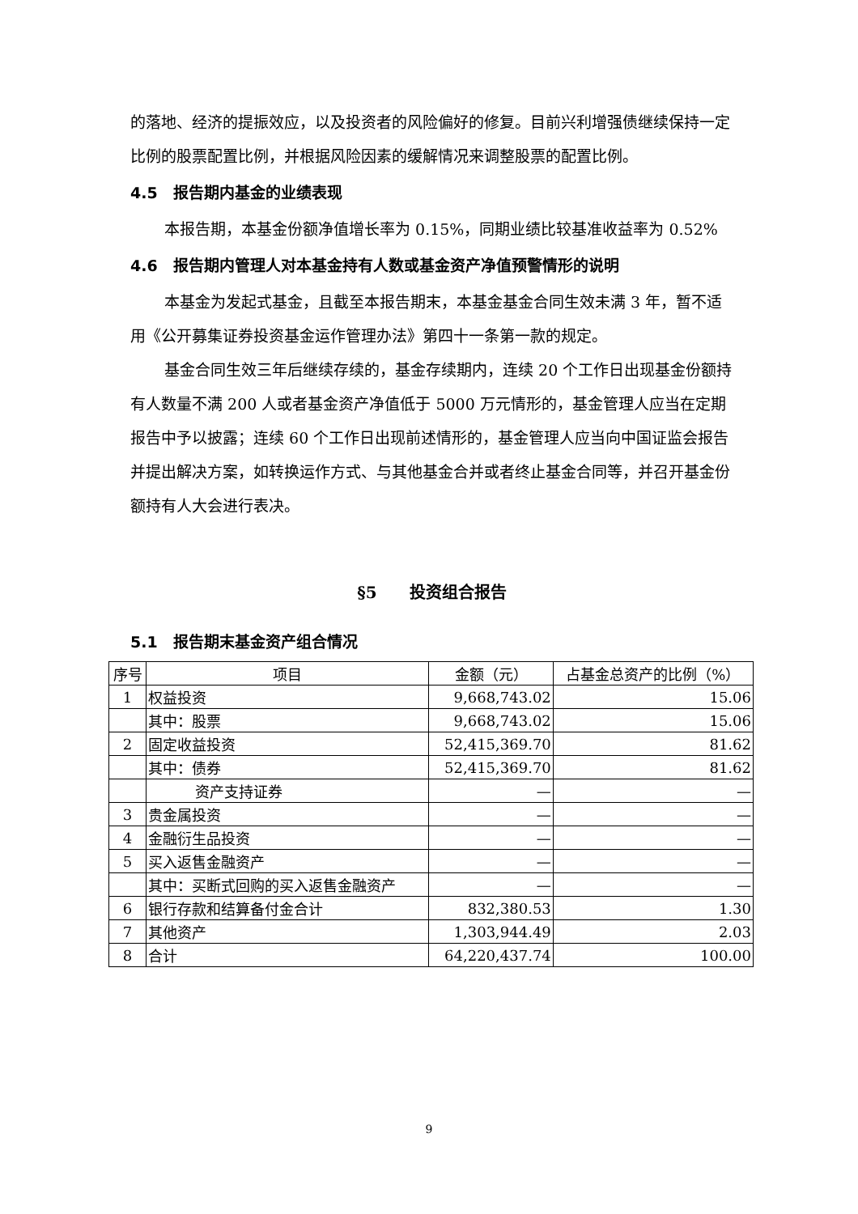的落地、经济的提振效应，以及投资者的风险偏好的修复。目前兴利增强债继续保持一定比例的股票配置比例，并根据风险因素的缓解情况来调整股票的配置比例。
4.5　报告期内基金的业绩表现
本报告期，本基金份额净值增长率为 0.15%，同期业绩比较基准收益率为 0.52%
4.6　报告期内管理人对本基金持有人数或基金资产净值预警情形的说明
本基金为发起式基金，且截至本报告期末，本基金基金合同生效未满 3 年，暂不适用《公开募集证券投资基金运作管理办法》第四十一条第一款的规定。
基金合同生效三年后继续存续的，基金存续期内，连续 20 个工作日出现基金份额持有人数量不满 200 人或者基金资产净值低于 5000 万元情形的，基金管理人应当在定期报告中予以披露；连续 60 个工作日出现前述情形的，基金管理人应当向中国证监会报告并提出解决方案，如转换运作方式、与其他基金合并或者终止基金合同等，并召开基金份额持有人大会进行表决。
§5　　投资组合报告
5.1　报告期末基金资产组合情况
| 序号 | 项目 | 金额（元） | 占基金总资产的比例（%） |
| --- | --- | --- | --- |
| 1 | 权益投资 | 9,668,743.02 | 15.06 |
| | 其中：股票 | 9,668,743.02 | 15.06 |
| 2 | 固定收益投资 | 52,415,369.70 | 81.62 |
| | 其中：债券 | 52,415,369.70 | 81.62 |
| | 资产支持证券 | — | — |
| 3 | 贵金属投资 | — | — |
| 4 | 金融衍生品投资 | — | — |
| 5 | 买入返售金融资产 | — | — |
| | 其中：买断式回购的买入返售金融资产 | — | — |
| 6 | 银行存款和结算备付金合计 | 832,380.53 | 1.30 |
| 7 | 其他资产 | 1,303,944.49 | 2.03 |
| 8 | 合计 | 64,220,437.74 | 100.00 |
9